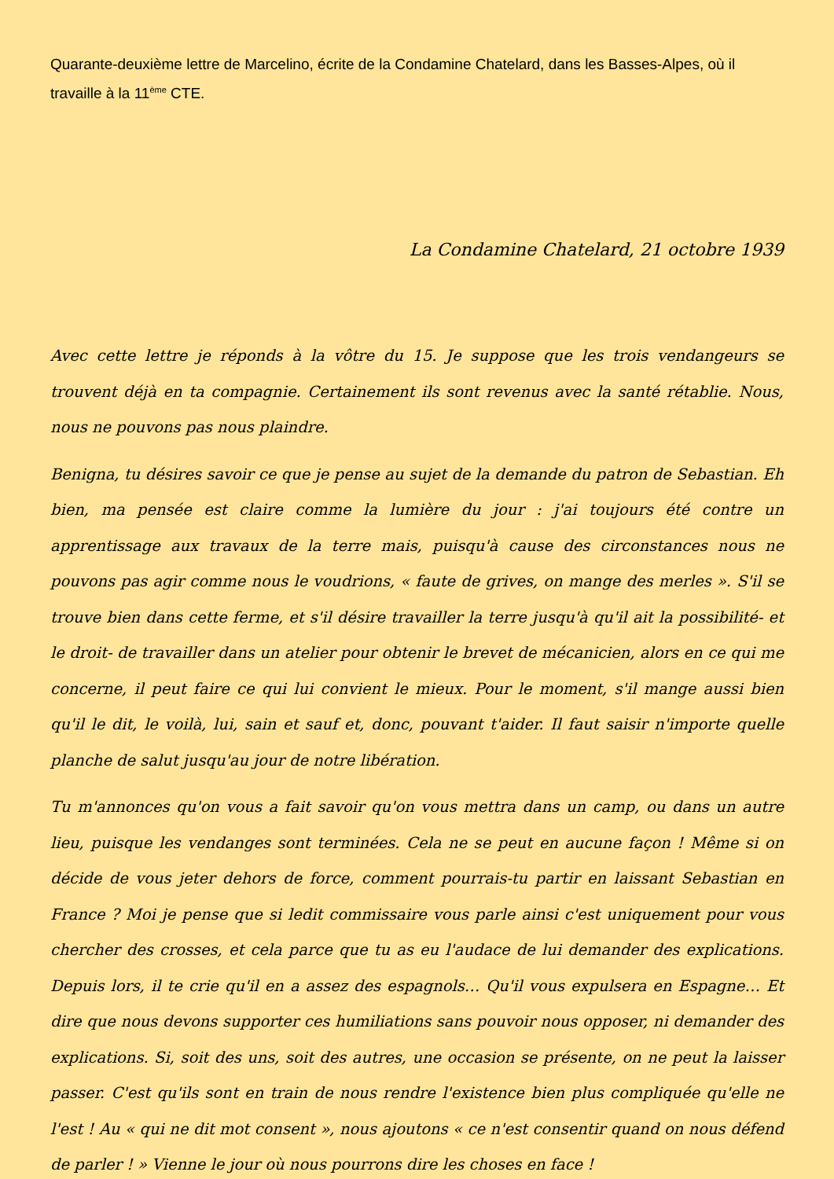Quarante-deuxième lettre de Marcelino, écrite de la Condamine Chatelard, dans les Basses-Alpes, où il travaille à la 11<sup>ème</sup> CTE.
La Condamine Chatelard, 21 octobre 1939
Avec cette lettre je réponds à la vôtre du 15. Je suppose que les trois vendangeurs se trouvent déjà en ta compagnie. Certainement ils sont revenus avec la santé rétablie. Nous, nous ne pouvons pas nous plaindre.
Benigna, tu désires savoir ce que je pense au sujet de la demande du patron de Sebastian. Eh bien, ma pensée est claire comme la lumière du jour : j'ai toujours été contre un apprentissage aux travaux de la terre mais, puisqu'à cause des circonstances nous ne pouvons pas agir comme nous le voudrions, « faute de grives, on mange des merles ». S'il se trouve bien dans cette ferme, et s'il désire travailler la terre jusqu'à qu'il ait la possibilité- et le droit- de travailler dans un atelier pour obtenir le brevet de mécanicien, alors en ce qui me concerne, il peut faire ce qui lui convient le mieux. Pour le moment, s'il mange aussi bien qu'il le dit, le voilà, lui, sain et sauf et, donc, pouvant t'aider. Il faut saisir n'importe quelle planche de salut jusqu'au jour de notre libération.
Tu m'annonces qu'on vous a fait savoir qu'on vous mettra dans un camp, ou dans un autre lieu, puisque les vendanges sont terminées. Cela ne se peut en aucune façon ! Même si on décide de vous jeter dehors de force, comment pourrais-tu partir en laissant Sebastian en France ? Moi je pense que si ledit commissaire vous parle ainsi c'est uniquement pour vous chercher des crosses, et cela parce que tu as eu l'audace de lui demander des explications. Depuis lors, il te crie qu'il en a assez des espagnols… Qu'il vous expulsera en Espagne… Et dire que nous devons supporter ces humiliations sans pouvoir nous opposer, ni demander des explications. Si, soit des uns, soit des autres, une occasion se présente, on ne peut la laisser passer. C'est qu'ils sont en train de nous rendre l'existence bien plus compliquée qu'elle ne l'est ! Au « qui ne dit mot consent », nous ajoutons « ce n'est consentir quand on nous défend de parler ! » Vienne le jour où nous pourrons dire les choses en face !